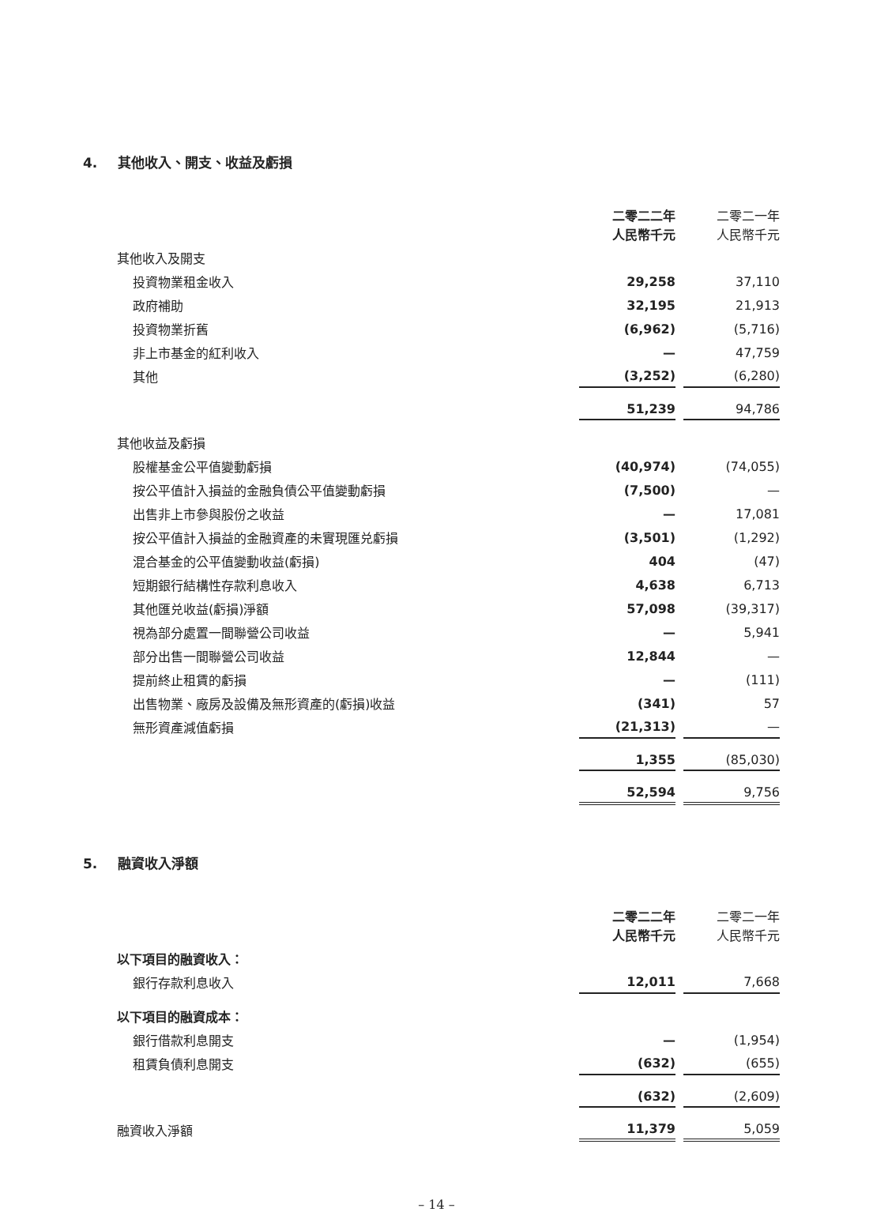4. 其他收入、開支、收益及虧損
| | 二零二二年 人民幣千元 | 二零二一年 人民幣千元 |
| 其他收入及開支 | | |
| 投資物業租金收入 | 29,258 | 37,110 |
| 政府補助 | 32,195 | 21,913 |
| 投資物業折舊 | (6,962) | (5,716) |
| 非上市基金的紅利收入 | — | 47,759 |
| 其他 | (3,252) | (6,280) |
| | 51,239 | 94,786 |
| 其他收益及虧損 | | |
| 股權基金公平值變動虧損 | (40,974) | (74,055) |
| 按公平值計入損益的金融負債公平值變動虧損 | (7,500) | — |
| 出售非上市參與股份之收益 | — | 17,081 |
| 按公平值計入損益的金融資產的未實現匯兑虧損 | (3,501) | (1,292) |
| 混合基金的公平值變動收益(虧損) | 404 | (47) |
| 短期銀行結構性存款利息收入 | 4,638 | 6,713 |
| 其他匯兑收益(虧損)淨額 | 57,098 | (39,317) |
| 視為部分處置一間聯營公司收益 | — | 5,941 |
| 部分出售一間聯營公司收益 | 12,844 | — |
| 提前終止租賃的虧損 | — | (111) |
| 出售物業、廠房及設備及無形資產的(虧損)收益 | (341) | 57 |
| 無形資產減值虧損 | (21,313) | — |
| | 1,355 | (85,030) |
| | 52,594 | 9,756 |
5. 融資收入淨額
| | 二零二二年 人民幣千元 | 二零二一年 人民幣千元 |
| 以下項目的融資收入： | | |
| 銀行存款利息收入 | 12,011 | 7,668 |
| 以下項目的融資成本： | | |
| 銀行借款利息開支 | — | (1,954) |
| 租賃負債利息開支 | (632) | (655) |
| | (632) | (2,609) |
| 融資收入淨額 | 11,379 | 5,059 |
– 14 –